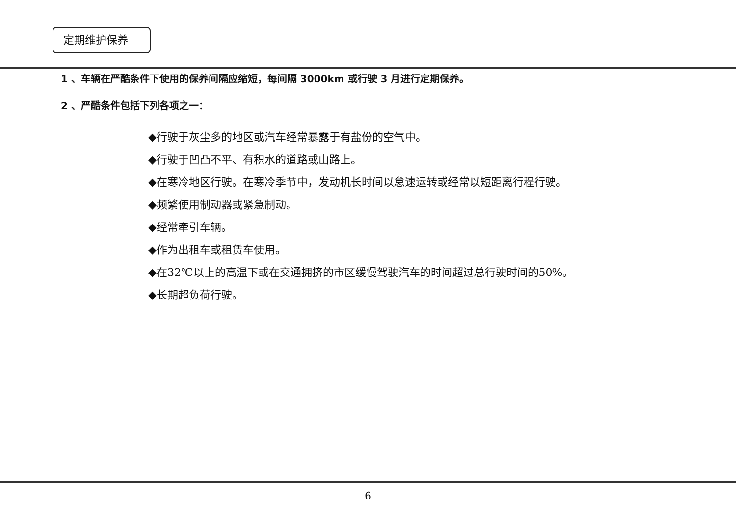定期维护保养
1 、车辆在严酷条件下使用的保养间隔应缩短，每间隔 3000km 或行驶 3 月进行定期保养。
2 、严酷条件包括下列各项之一：
◆行驶于灰尘多的地区或汽车经常暴露于有盐份的空气中。
◆行驶于凹凸不平、有积水的道路或山路上。
◆在寒冷地区行驶。在寒冷季节中，发动机长时间以怠速运转或经常以短距离行程行驶。
◆频繁使用制动器或紧急制动。
◆经常牵引车辆。
◆作为出租车或租赁车使用。
◆在32℃以上的高温下或在交通拥挤的市区缓慢驾驶汽车的时间超过总行驶时间的50%。
◆长期超负荷行驶。
6